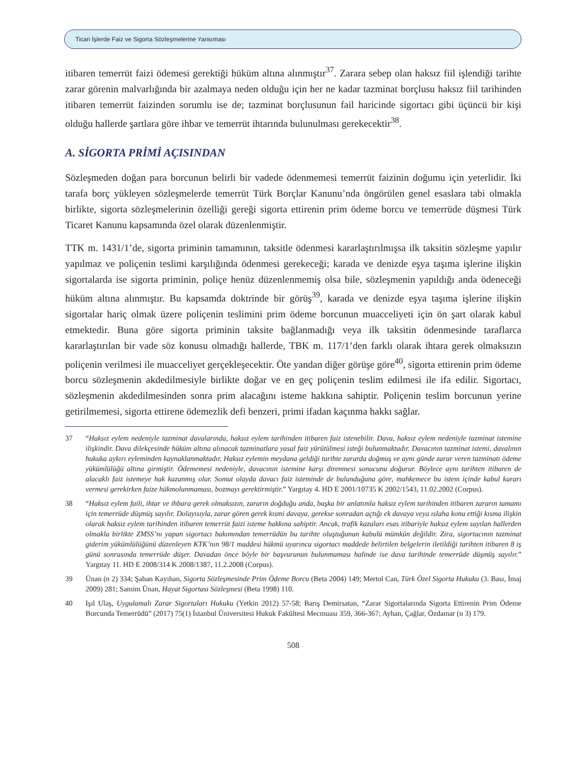Ticari İşlerde Faiz ve Sigorta Sözleşmelerine Yansıması
itibaren temerrüt faizi ödemesi gerektiği hüküm altına alınmıştır<sup>37</sup>. Zarara sebep olan haksız fiil işlendiği tarihte zarar görenin malvarlığında bir azalmaya neden olduğu için her ne kadar tazminat borçlusu haksız fiil tarihinden itibaren temerrüt faizinden sorumlu ise de; tazminat borçlusunun fail haricinde sigortacı gibi üçüncü bir kişi olduğu hallerde şartlara göre ihbar ve temerrüt ihtarında bulunulması gerekecektir<sup>38</sup>.
A. SİGORTA PRİMİ AÇISINDAN
Sözleşmeden doğan para borcunun belirli bir vadede ödenmemesi temerrüt faizinin doğumu için yeterlidir. İki tarafa borç yükleyen sözleşmelerde temerrüt Türk Borçlar Kanunu’nda öngörülen genel esaslara tabi olmakla birlikte, sigorta sözleşmelerinin özelliği gereği sigorta ettirenin prim ödeme borcu ve temerrüde düşmesi Türk Ticaret Kanunu kapsamında özel olarak düzenlenmiştir.
TTK m. 1431/1’de, sigorta priminin tamamının, taksitle ödenmesi kararlaştırılmışsa ilk taksitin sözleşme yapılır yapılmaz ve poliçenin teslimi karşılığında ödenmesi gerekeceği; karada ve denizde eşya taşıma işlerine ilişkin sigortalarda ise sigorta priminin, poliçe henüz düzenlenmemiş olsa bile, sözleşmenin yapıldığı anda ödeneceği hüküm altına alınmıştır. Bu kapsamda doktrinde bir görüş<sup>39</sup>, karada ve denizde eşya taşıma işlerine ilişkin sigortalar hariç olmak üzere poliçenin teslimini prim ödeme borcunun muacceliyeti için ön şart olarak kabul etmektedir. Buna göre sigorta priminin taksite bağlanmadığı veya ilk taksitin ödenmesinde taraflarca kararlaştırılan bir vade söz konusu olmadığı hallerde, TBK m. 117/1’den farklı olarak ihtara gerek olmaksızın poliçenin verilmesi ile muacceliyet gerçekleşecektir. Öte yandan diğer görüşe göre<sup>40</sup>, sigorta ettirenin prim ödeme borcu sözleşmenin akdedilmesiyle birlikte doğar ve en geç poliçenin teslim edilmesi ile ifa edilir. Sigortacı, sözleşmenin akdedilmesinden sonra prim alacağını isteme hakkına sahiptir. Poliçenin teslim borcunun yerine getirilmemesi, sigorta ettirene ödemezlik defi benzeri, primi ifadan kaçınma hakkı sağlar.
37 “Haksız eylem nedeniyle tazminat davalarında, haksız eylem tarihinden itibaren faiz istenebilir. Dava, haksız eylem nedeniyle tazminat istemine ilişkindir. Dava dilekçesinde hüküm altına alınacak tazminatlara yasal faiz yürütülmesi isteği bulunmaktadır. Davacının tazminat istemi, davalının hukuka aykırı eyleminden kaynaklanmaktadır. Haksız eylemin meydana geldiği tarihte zararda doğmuş ve aynı günde zarar veren tazminatı ödeme yükümlülüğü altına girmiştir. Ödememesi nedeniyle, davacının istemine karşı direnmesi sonucunu doğurur. Böylece aynı tarihten itibaren de alacaklı faiz istemeye hak kazanmış olur. Somut olayda davacı faiz isteminde de bulunduğuna göre, mahkemece bu istem içinde kabul kararı vermesi gerekirken faize hükmolunmaması, bozmayı gerektirmiştir.” Yargıtay 4. HD E 2001/10735 K 2002/1543, 11.02.2002 (Corpus).
38 “Haksız eylem faili, ihtar ve ihbara gerek olmaksızın, zararın doğduğu anda, başka bir anlatımla haksız eylem tarihinden itibaren zararın tamamı için temerrüde düşmüş sayılır. Dolayısıyla, zarar gören gerek kısmi davaya, gerekse sonradan açtığı ek davaya veya ıslaha konu ettiği kısma ilişkin olarak haksız eylem tarihinden itibaren temerrüt faizi isteme hakkına sahiptir. Ancak, trafik kazaları esas itibariyle haksız eylem sayılan hallerden olmakla birlikte ZMSS’nı yapan sigortacı bakımından temerrüdün bu tarihte oluştuğunun kabulü mümkün değildir. Zira, sigortacının tazminat giderim yükümlülüğünü düzenleyen KTK’nın 98/1 maddesi hükmü uyarınca sigortacı maddede belirtilen belgelerin iletildiği tarihten itibaren 8 iş günü sonrasında temerrüde düşer. Davadan önce böyle bir başvurunun bulunmaması halinde ise dava tarihinde temerrüde düşmüş sayılır.” Yargıtay 11. HD E 2008/314 K 2008/1387, 11.2.2008 (Corpus).
39 Ünan (n 2) 334; Şaban Kayıhan, Sigorta Sözleşmesinde Prim Ödeme Borcu (Beta 2004) 149; Mertol Can, Türk Özel Sigorta Hukuku (3. Bası, İmaj 2009) 281; Samim Ünan, Hayat Sigortası Sözleşmesi (Beta 1998) 110.
40 Işıl Ulaş, Uygulamalı Zarar Sigortaları Hukuku (Yetkin 2012) 57-58; Barış Demirsatan, “Zarar Sigortalarında Sigorta Ettirenin Prim Ödeme Borcunda Temerrüdü” (2017) 75(1) İstanbul Üniversitesi Hukuk Fakültesi Mecmuası 359, 366-367; Ayhan, Çağlar, Özdamar (n 3) 179.
508